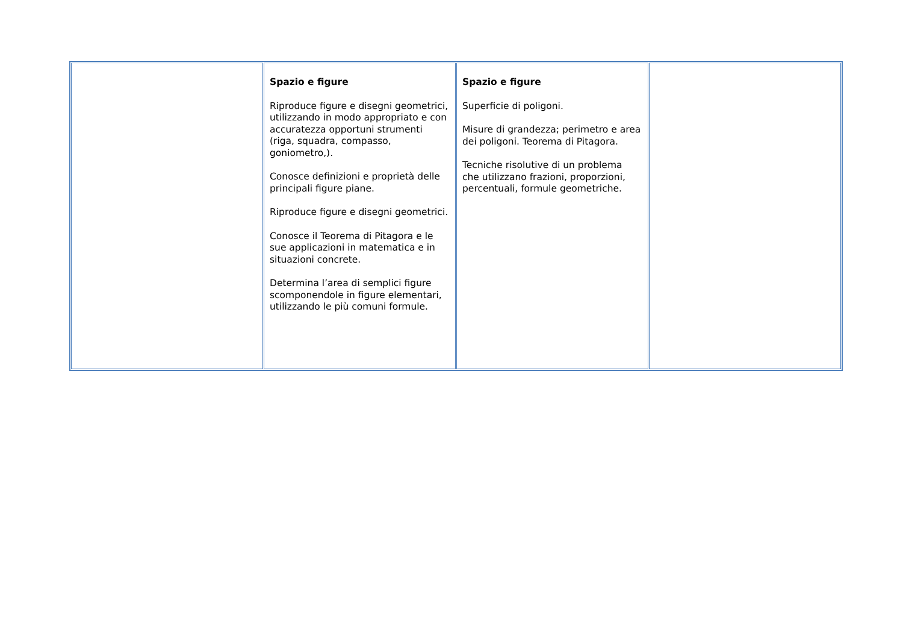| | Spazio e figure Riproduce figure e disegni geometrici, utilizzando in modo appropriato e con accuratezza opportuni strumenti (riga, squadra, compasso, goniometro,). Conosce definizioni e proprietà delle principali figure piane. Riproduce figure e disegni geometrici. Conosce il Teorema di Pitagora e le sue applicazioni in matematica e in situazioni concrete. Determina l’area di semplici figure scomponendole in figure elementari, utilizzando le più comuni formule. | Spazio e figure Superficie di poligoni. Misure di grandezza; perimetro e area dei poligoni. Teorema di Pitagora. Tecniche risolutive di un problema che utilizzano frazioni, proporzioni, percentuali, formule geometriche. | |